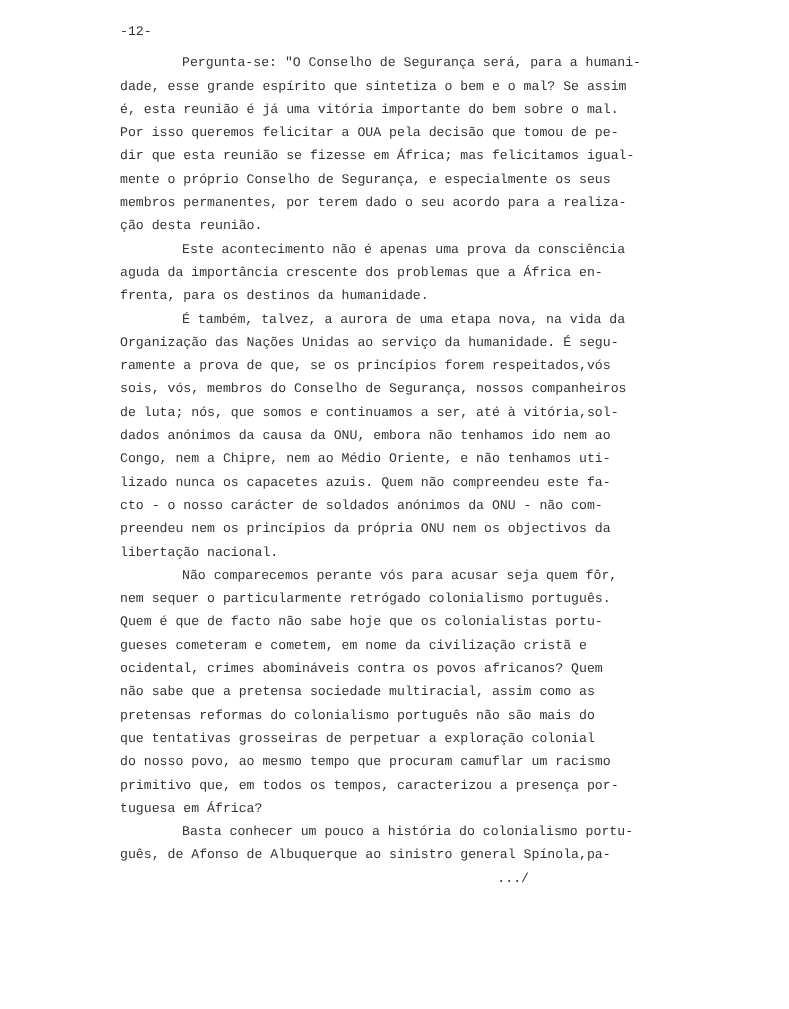-12-
Pergunta-se: "O Conselho de Segurança será, para a humani-
dade, esse grande espírito que sintetiza o bem e o mal? Se assim
é, esta reunião é já uma vitória importante do bem sobre o mal.
Por isso queremos felicitar a OUA pela decisão que tomou de pe-
dir que esta reunião se fizesse em África; mas felicitamos igual-
mente o próprio Conselho de Segurança, e especialmente os seus
membros permanentes, por terem dado o seu acordo para a realiza-
ção desta reunião.
Este acontecimento não é apenas uma prova da consciência
aguda da importância crescente dos problemas que a África en-
frenta, para os destinos da humanidade.
É também, talvez, a aurora de uma etapa nova, na vida da
Organização das Nações Unidas ao serviço da humanidade. É segu-
ramente a prova de que, se os princípios forem respeitados,vós
sois, vós, membros do Conselho de Segurança, nossos companheiros
de luta; nós, que somos e continuamos a ser, até à vitória,sol-
dados anónimos da causa da ONU, embora não tenhamos ido nem ao
Congo, nem a Chipre, nem ao Médio Oriente, e não tenhamos uti-
lizado nunca os capacetes azuis. Quem não compreendeu este fa-
cto - o nosso carácter de soldados anónimos da ONU - não com-
preendeu nem os princípios da própria ONU nem os objectivos da
libertação nacional.
Não comparecemos perante vós para acusar seja quem fôr,
nem sequer o particularmente retrógado colonialismo português.
Quem é que de facto não sabe hoje que os colonialistas portu-
gueses cometeram e cometem, em nome da civilização cristã e
ocidental, crimes abomináveis contra os povos africanos? Quem
não sabe que a pretensa sociedade multiracial, assim como as
pretensas reformas do colonialismo português não são mais do
que tentativas grosseiras de perpetuar a exploração colonial
do nosso povo, ao mesmo tempo que procuram camuflar um racismo
primitivo que, em todos os tempos, caracterizou a presença por-
tuguesa em África?
Basta conhecer um pouco a história do colonialismo portu-
guês, de Afonso de Albuquerque ao sinistro general Spínola,pa-
.../